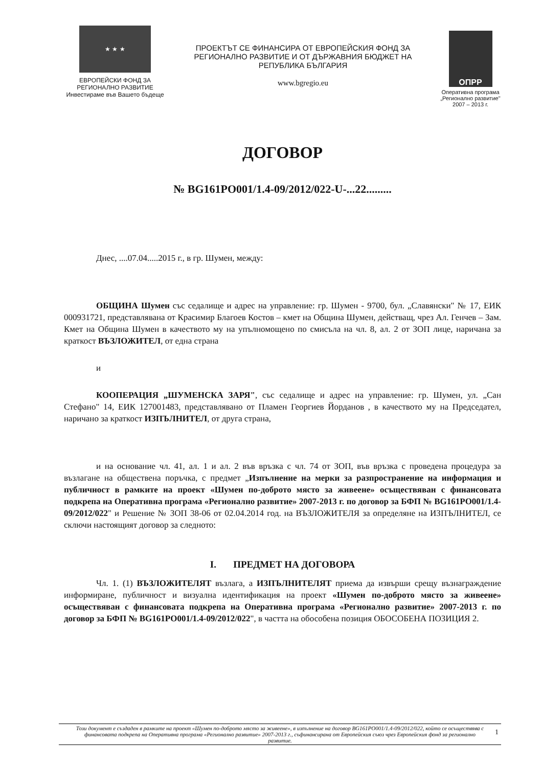★ ★ ★
ЕВРОПЕЙСКИ ФОНД ЗА
РЕГИОНАЛНО РАЗВИТИЕ
Инвестираме във Вашето бъдеще
ПРОЕКТЪТ СЕ ФИНАНСИРА ОТ ЕВРОПЕЙСКИЯ ФОНД ЗА РЕГИОНАЛНО РАЗВИТИЕ И ОТ ДЪРЖАВНИЯ БЮДЖЕТ НА РЕПУБЛИКА БЪЛГАРИЯ
www.bgregio.eu
ОПРР
Оперативна програма „Регионално развитие"
2007 – 2013 г.
ДОГОВОР
№ BG161PO001/1.4-09/2012/022-U-...22.........
Днес, ....07.04.....2015 г., в гр. Шумен, между:
ОБЩИНА Шумен със седалище и адрес на управление: гр. Шумен - 9700, бул. „Славянски" № 17, ЕИК 000931721, представлявана от Красимир Благоев Костов – кмет на Община Шумен, действащ, чрез Ал. Генчев – Зам. Кмет на Община Шумен в качеството му на упълномощено по смисъла на чл. 8, ал. 2 от ЗОП лице, наричана за краткост ВЪЗЛОЖИТЕЛ, от една страна
и
КООПЕРАЦИЯ „ШУМЕНСКА ЗАРЯ", със седалище и адрес на управление: гр. Шумен, ул. „Сан Стефано" 14, ЕИК 127001483, представлявано от Пламен Георгиев Йорданов , в качеството му на Председател, наричано за краткост ИЗПЪЛНИТЕЛ, от друга страна,
и на основание чл. 41, ал. 1 и ал. 2 във връзка с чл. 74 от ЗОП, във връзка с проведена процедура за възлагане на обществена поръчка, с предмет „Изпълнение на мерки за разпространение на информация и публичност в рамките на проект «Шумен по-доброто място за живеене» осъществяван с финансовата подкрепа на Оперативна програма «Регионално развитие» 2007-2013 г. по договор за БФП № BG161PO001/1.4-09/2012/022" и Решение № ЗОП 38-06 от 02.04.2014 год. на ВЪЗЛОЖИТЕЛЯ за определяне на ИЗПЪЛНИТЕЛ, се сключи настоящият договор за следното:
I. ПРЕДМЕТ НА ДОГОВОРА
Чл. 1. (1) ВЪЗЛОЖИТЕЛЯТ възлага, а ИЗПЪЛНИТЕЛЯТ приема да извърши срещу възнаграждение информиране, публичност и визуална идентификация на проект «Шумен по-доброто място за живеене» осъществяван с финансовата подкрепа на Оперативна програма «Регионално развитие» 2007-2013 г. по договор за БФП № BG161PO001/1.4-09/2012/022", в частта на обособена позиция ОБОСОБЕНА ПОЗИЦИЯ 2.
Този документ е създаден в рамките на проект «Шумен по-доброто място за живеене», в изпълнение на договор BG161PO001/1.4-09/2012/022, който се осъществява с финансовата подкрепа на Оперативна програма «Регионално развитие» 2007-2013 г., съфинансирана от Европейския съюз чрез Европейския фонд за регионално развитие. 1